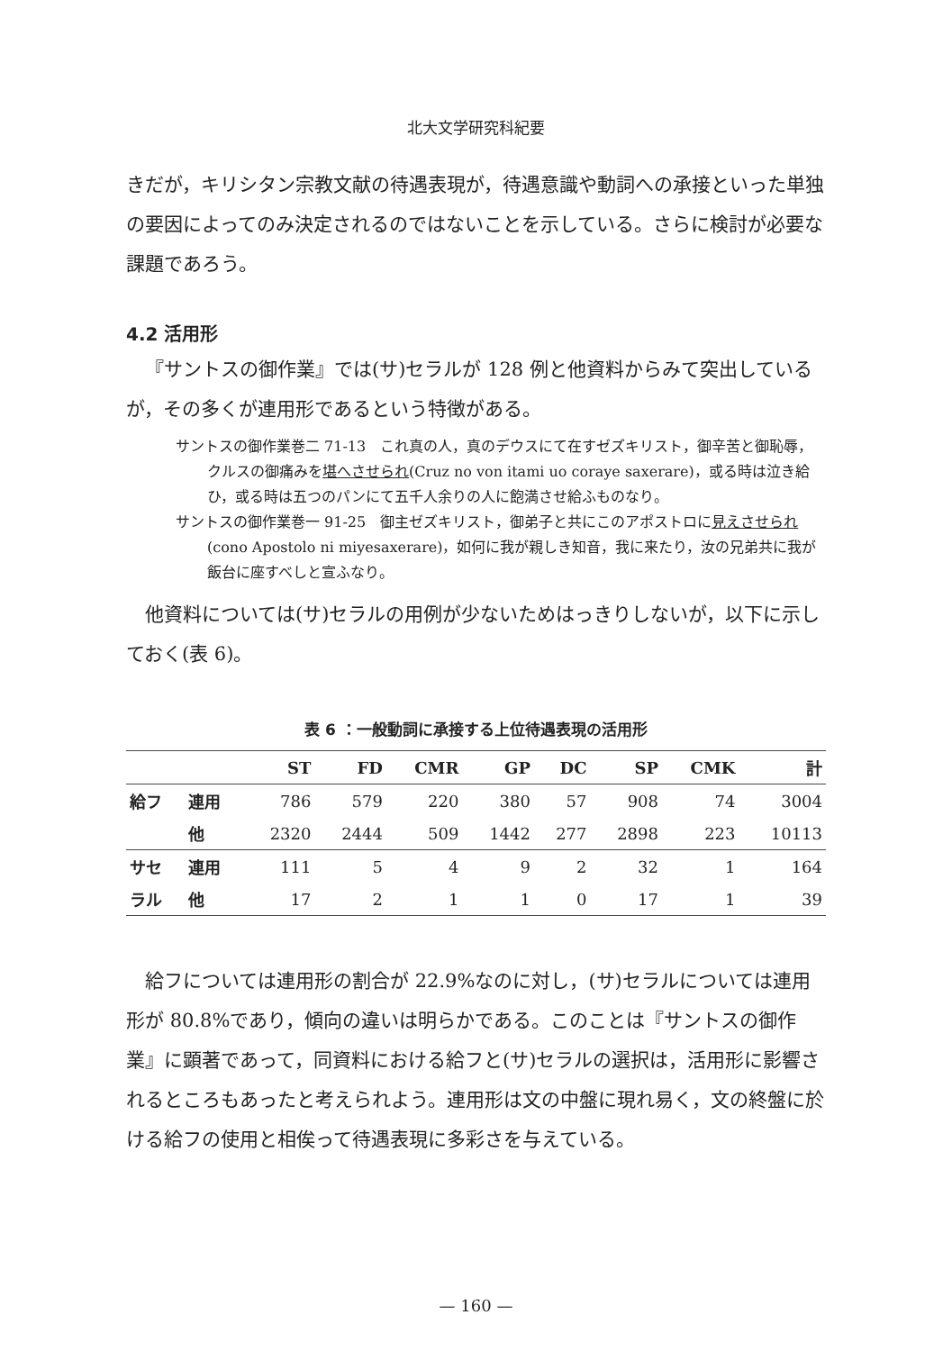北大文学研究科紀要
きだが，キリシタン宗教文献の待遇表現が，待遇意識や動詞への承接といった単独の要因によってのみ決定されるのではないことを示している。さらに検討が必要な課題であろう。
4.2 活用形
『サントスの御作業』では(サ)セラルが 128 例と他資料からみて突出しているが，その多くが連用形であるという特徴がある。
サントスの御作業巻二 71-13　これ真の人，真のデウスにて在すゼズキリスト，御辛苦と御恥辱，クルスの御痛みを堪へさせられ(Cruz no von itami uo coraye saxerare)，或る時は泣き給ひ，或る時は五つのパンにて五千人余りの人に飽満させ給ふものなり。
サントスの御作業巻一 91-25　御主ゼズキリスト，御弟子と共にこのアポストロに見えさせられ(cono Apostolo ni miyesaxerare)，如何に我が親しき知音，我に来たり，汝の兄弟共に我が飯台に座すべしと宣ふなり。
他資料については(サ)セラルの用例が少ないためはっきりしないが，以下に示しておく(表 6)。
表 6 ：一般動詞に承接する上位待遇表現の活用形
| | | ST | FD | CMR | GP | DC | SP | CMK | 計 |
| --- | --- | --- | --- | --- | --- | --- | --- | --- | --- |
| 給フ | 連用 | 786 | 579 | 220 | 380 | 57 | 908 | 74 | 3004 |
| | 他 | 2320 | 2444 | 509 | 1442 | 277 | 2898 | 223 | 10113 |
| サセ | 連用 | 111 | 5 | 4 | 9 | 2 | 32 | 1 | 164 |
| ラル | 他 | 17 | 2 | 1 | 1 | 0 | 17 | 1 | 39 |
給フについては連用形の割合が 22.9%なのに対し，(サ)セラルについては連用形が 80.8%であり，傾向の違いは明らかである。このことは『サントスの御作業』に顕著であって，同資料における給フと(サ)セラルの選択は，活用形に影響されるところもあったと考えられよう。連用形は文の中盤に現れ易く，文の終盤に於ける給フの使用と相俟って待遇表現に多彩さを与えている。
— 160 —